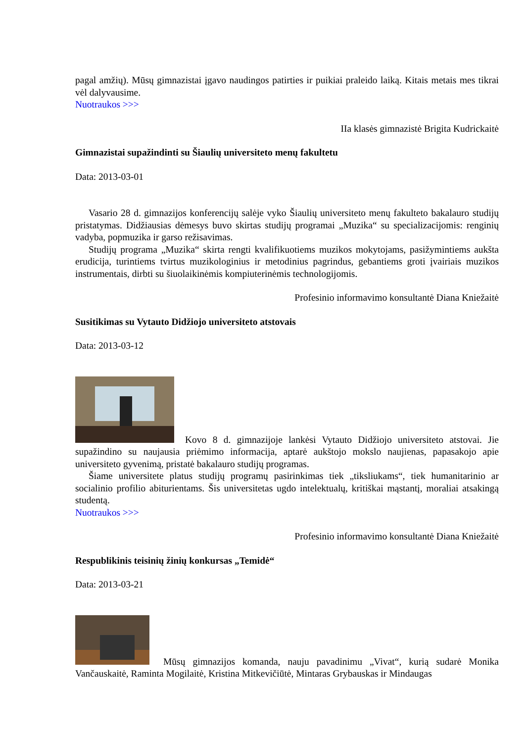pagal amžių). Mūsų gimnazistai įgavo naudingos patirties ir puikiai praleido laiką. Kitais metais mes tikrai vėl dalyvausime.
Nuotraukos >>>
IIa klasės gimnazistė Brigita Kudrickaitė
Gimnazistai supažindinti su Šiaulių universiteto menų fakultetu
Data: 2013-03-01
Vasario 28 d. gimnazijos konferencijų salėje vyko Šiaulių universiteto menų fakulteto bakalauro studijų pristatymas. Didžiausias dėmesys buvo skirtas studijų programai „Muzika“ su specializacijomis: renginių vadyba, popmuzika ir garso režisavimas.
Studijų programa „Muzika“ skirta rengti kvalifikuotiems muzikos mokytojams, pasižymintiems aukšta erudicija, turintiems tvirtus muzikologinius ir metodinius pagrindus, gebantiems groti įvairiais muzikos instrumentais, dirbti su šiuolaikinėmis kompiuterinėmis technologijomis.
Profesinio informavimo konsultantė Diana Kniežaitė
Susitikimas su Vytauto Didžiojo universiteto atstovais
Data: 2013-03-12
Kovo 8 d. gimnazijoje lankėsi Vytauto Didžiojo universiteto atstovai. Jie supažindino su naujausia priėmimo informacija, aptarė aukštojo mokslo naujienas, papasakojo apie universiteto gyvenimą, pristatė bakalauro studijų programas.
Šiame universitete platus studijų programų pasirinkimas tiek „tiksliukams“, tiek humanitarinio ar socialinio profilio abiturientams. Šis universitetas ugdo intelektualų, kritiškai mąstantį, moraliai atsakingą studentą.
Nuotraukos >>>
Profesinio informavimo konsultantė Diana Kniežaitė
Respublikinis teisinių žinių konkursas „Temidė“
Data: 2013-03-21
Mūsų gimnazijos komanda, nauju pavadinimu „Vivat“, kurią sudarė Monika Vančauskaitė, Raminta Mogilaitė, Kristina Mitkevičiūtė, Mintaras Grybauskas ir Mindaugas